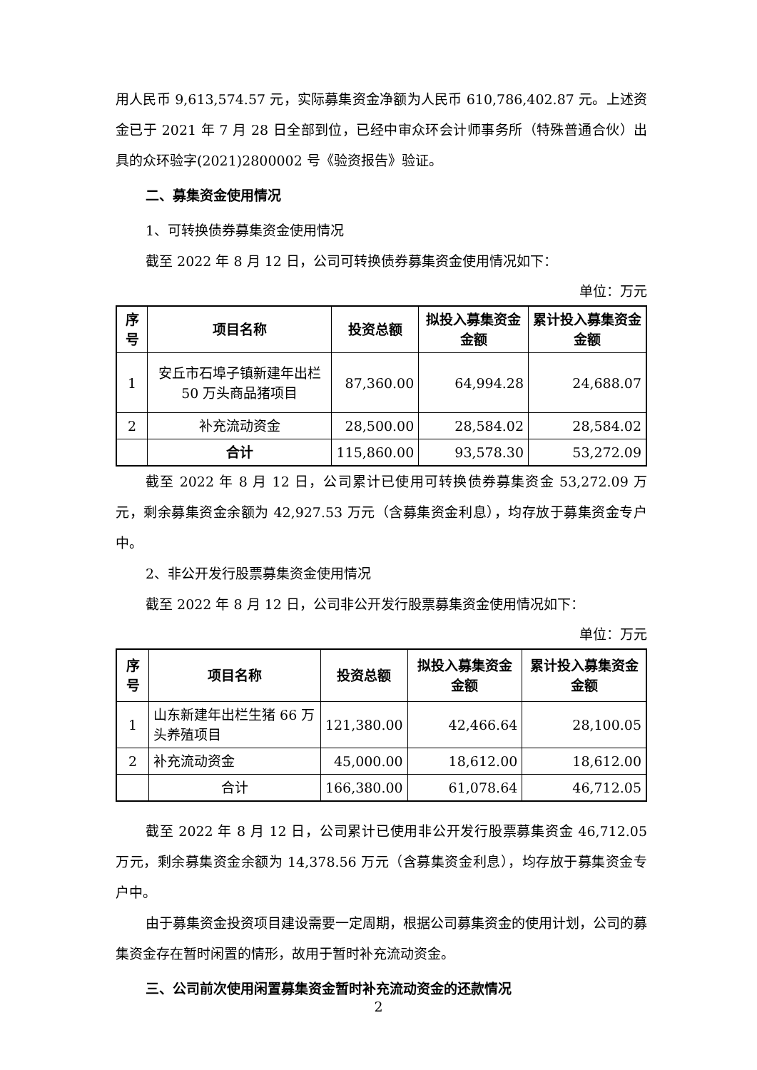用人民币 9,613,574.57 元，实际募集资金净额为人民币 610,786,402.87 元。上述资金已于 2021 年 7 月 28 日全部到位，已经中审众环会计师事务所（特殊普通合伙）出具的众环验字(2021)2800002 号《验资报告》验证。
二、募集资金使用情况
1、可转换债券募集资金使用情况
截至 2022 年 8 月 12 日，公司可转换债券募集资金使用情况如下：
单位：万元
| 序号 | 项目名称 | 投资总额 | 拟投入募集资金金额 | 累计投入募集资金金额 |
| --- | --- | --- | --- | --- |
| 1 | 安丘市石埠子镇新建年出栏 50 万头商品猪项目 | 87,360.00 | 64,994.28 | 24,688.07 |
| 2 | 补充流动资金 | 28,500.00 | 28,584.02 | 28,584.02 |
| | 合计 | 115,860.00 | 93,578.30 | 53,272.09 |
截至 2022 年 8 月 12 日，公司累计已使用可转换债券募集资金 53,272.09 万元，剩余募集资金余额为 42,927.53 万元（含募集资金利息），均存放于募集资金专户中。
2、非公开发行股票募集资金使用情况
截至 2022 年 8 月 12 日，公司非公开发行股票募集资金使用情况如下：
单位：万元
| 序号 | 项目名称 | 投资总额 | 拟投入募集资金金额 | 累计投入募集资金金额 |
| --- | --- | --- | --- | --- |
| 1 | 山东新建年出栏生猪 66 万头养殖项目 | 121,380.00 | 42,466.64 | 28,100.05 |
| 2 | 补充流动资金 | 45,000.00 | 18,612.00 | 18,612.00 |
| | 合计 | 166,380.00 | 61,078.64 | 46,712.05 |
截至 2022 年 8 月 12 日，公司累计已使用非公开发行股票募集资金 46,712.05 万元，剩余募集资金余额为 14,378.56 万元（含募集资金利息），均存放于募集资金专户中。
由于募集资金投资项目建设需要一定周期，根据公司募集资金的使用计划，公司的募集资金存在暂时闲置的情形，故用于暂时补充流动资金。
三、公司前次使用闲置募集资金暂时补充流动资金的还款情况
2